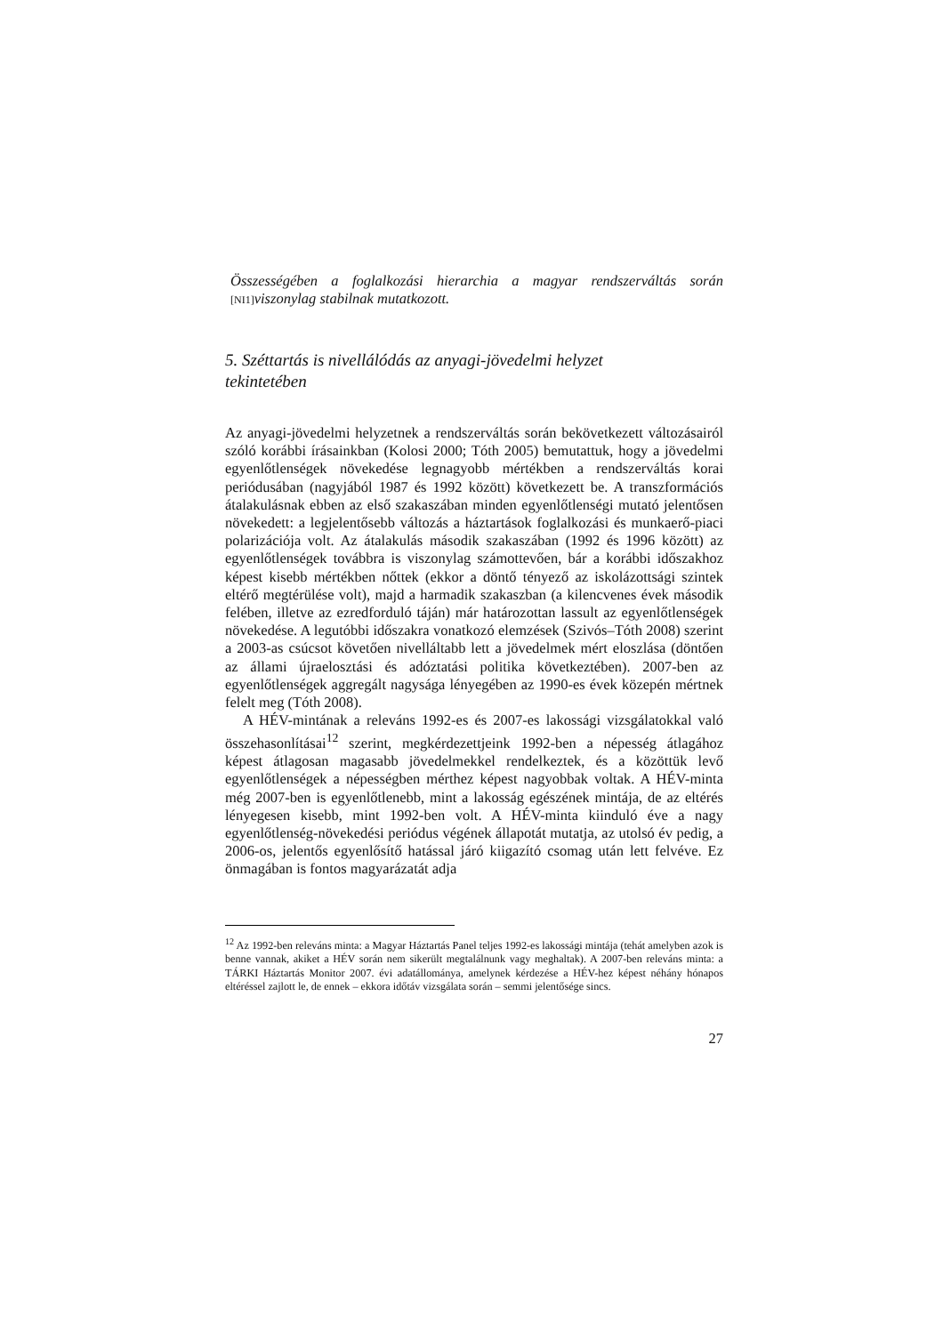Összességében a foglalkozási hierarchia a magyar rendszerváltás során [NI1] viszonylag stabilnak mutatkozott.
5. Széttartás is nivellálódás az anyagi-jövedelmi helyzet tekintetében
Az anyagi-jövedelmi helyzetnek a rendszerváltás során bekövetkezett válto­zásairól szóló korábbi írásainkban (Kolosi 2000; Tóth 2005) bemutattuk, hogy a jövedelmi egyenlőtlenségek növekedése legnagyobb mértékben a rendszerváltás korai periódusában (nagyjából 1987 és 1992 között) következ­ett be. A transzformációs átalakulásnak ebben az első szakaszában minden egyenlőtlenségi mutató jelentősen növekedett: a legjelentősebb változás a háztartások foglalkozási és munkaerő-piaci polarizációja volt. Az átalakulás második szakaszában (1992 és 1996 között) az egyenlőtlenségek továbbra is viszonylag számottevően, bár a korábbi időszakhoz képest kisebb mértékben nőttek (ekkor a döntő tényező az iskolázottsági szintek eltérő megtérülése volt), majd a harmadik szakaszban (a kilencvenes évek második felében, illetve az ezredforduló táján) már határozottan lassult az egyenlőtlenségek növekedése. A legutóbbi időszakra vonatkozó elemzések (Szivós–Tóth 2008) szerint a 2003-as csúcsot követően nivelláltabb lett a jövedelmek mért elosz­lása (döntően az állami újraelosztási és adóztatási politika következtében). 2007-ben az egyenlőtlenségek aggregált nagysága lényegében az 1990-es évek közepén mértnek felelt meg (Tóth 2008).
A HÉV-mintának a releváns 1992-es és 2007-es lakossági vizsgálatokkal való összehasonlításai<sup>12</sup> szerint, megkérdezettjeink 1992-ben a népesség átla­gához képest átlagosan magasabb jövedelmekkel rendelkeztek, és a közöttük levő egyenlőtlenségek a népességben mérthez képest nagyobbak voltak. A HÉV-minta még 2007-ben is egyenlőtlenebb, mint a lakosság egészének mintája, de az eltérés lényegesen kisebb, mint 1992-ben volt. A HÉV-minta kiinduló éve a nagy egyenlőtlenség-növekedési periódus végének állapotát mutatja, az utolsó év pedig, a 2006-os, jelentős egyenlősítő hatással járó ki­igazító csomag után lett felvéve. Ez önmagában is fontos magyarázatát adja
<sup>12</sup> Az 1992-ben releváns minta: a Magyar Háztartás Panel teljes 1992-es lakossági mintája (tehát amelyben azok is benne vannak, akiket a HÉV során nem sikerült megtalálnunk vagy meghal­tak). A 2007-ben releváns minta: a TÁRKI Háztartás Monitor 2007. évi adatállománya, amely­nek kérdezése a HÉV-hez képest néhány hónapos eltéréssel zajlott le, de ennek – ekkora időtáv vizsgálata során – semmi jelentősége sincs.
27